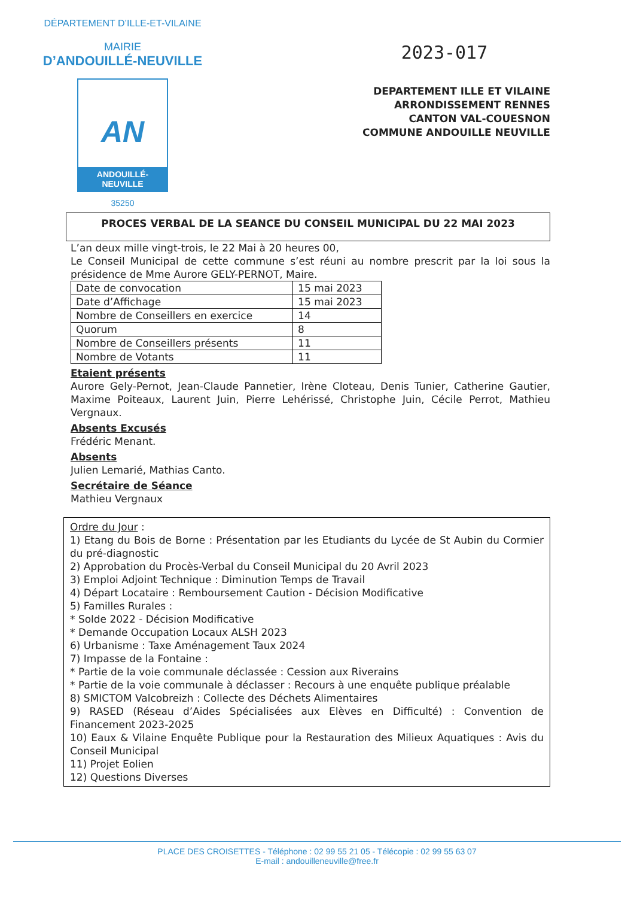DÉPARTEMENT D’ILLE-ET-VILAINE
MAIRIE
D’ANDOUILLÉ-NEUVILLE
AN
ANDOUILLÉ-NEUVILLE
35250
2023-017
DEPARTEMENT ILLE ET VILAINE
ARRONDISSEMENT RENNES
CANTON VAL-COUESNON
COMMUNE ANDOUILLE NEUVILLE
PROCES VERBAL DE LA SEANCE DU CONSEIL MUNICIPAL DU 22 MAI 2023
L’an deux mille vingt-trois, le 22 Mai à 20 heures 00,
Le Conseil Municipal de cette commune s’est réuni au nombre prescrit par la loi sous la présidence de Mme Aurore GELY-PERNOT, Maire.
| Date de convocation | 15 mai 2023 |
| Date d’Affichage | 15 mai 2023 |
| Nombre de Conseillers en exercice | 14 |
| Quorum | 8 |
| Nombre de Conseillers présents | 11 |
| Nombre de Votants | 11 |
Etaient présents
Aurore Gely-Pernot, Jean-Claude Pannetier, Irène Cloteau, Denis Tunier, Catherine Gautier, Maxime Poiteaux, Laurent Juin, Pierre Lehérissé, Christophe Juin, Cécile Perrot, Mathieu Vergnaux.
Absents Excusés
Frédéric Menant.
Absents
Julien Lemarié, Mathias Canto.
Secrétaire de Séance
Mathieu Vergnaux
Ordre du Jour :
1) Etang du Bois de Borne : Présentation par les Etudiants du Lycée de St Aubin du Cormier du pré-diagnostic
2) Approbation du Procès-Verbal du Conseil Municipal du 20 Avril 2023
3) Emploi Adjoint Technique : Diminution Temps de Travail
4) Départ Locataire : Remboursement Caution - Décision Modificative
5) Familles Rurales :
* Solde 2022 - Décision Modificative
* Demande Occupation Locaux ALSH 2023
6) Urbanisme : Taxe Aménagement Taux 2024
7) Impasse de la Fontaine :
* Partie de la voie communale déclassée : Cession aux Riverains
* Partie de la voie communale à déclasser : Recours à une enquête publique préalable
8) SMICTOM Valcobreizh : Collecte des Déchets Alimentaires
9) RASED (Réseau d’Aides Spécialisées aux Elèves en Difficulté) : Convention de Financement 2023-2025
10) Eaux & Vilaine Enquête Publique pour la Restauration des Milieux Aquatiques : Avis du Conseil Municipal
11) Projet Eolien
12) Questions Diverses
PLACE DES CROISETTES - Téléphone : 02 99 55 21 05 - Télécopie : 02 99 55 63 07
E-mail : andouilleneuville@free.fr